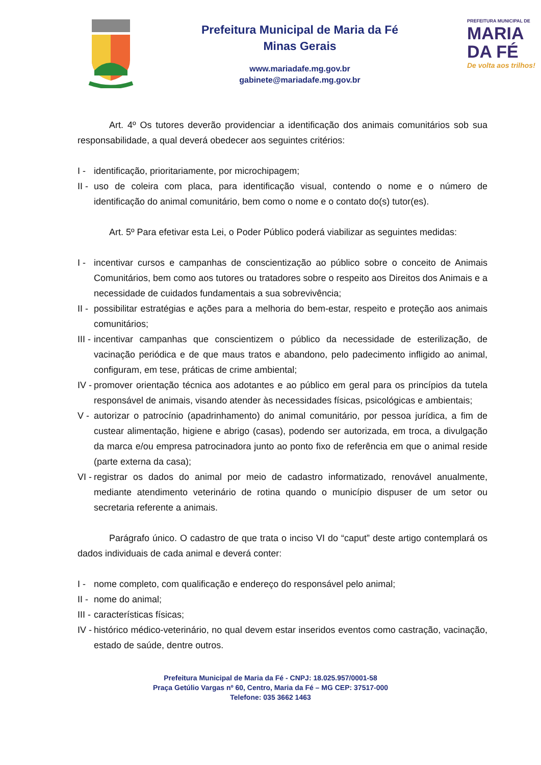Prefeitura Municipal de Maria da Fé
Minas Gerais
www.mariadafe.mg.gov.br
gabinete@mariadafe.mg.gov.br
PREFEITURA MUNICIPAL DE
MARIA
DA FÉ
De volta aos trilhos!
Art. 4º Os tutores deverão providenciar a identificação dos animais comunitários sob sua responsabilidade, a qual deverá obedecer aos seguintes critérios:
I - identificação, prioritariamente, por microchipagem;
II - uso de coleira com placa, para identificação visual, contendo o nome e o número de identificação do animal comunitário, bem como o nome e o contato do(s) tutor(es).
Art. 5º Para efetivar esta Lei, o Poder Público poderá viabilizar as seguintes medidas:
I - incentivar cursos e campanhas de conscientização ao público sobre o conceito de Animais Comunitários, bem como aos tutores ou tratadores sobre o respeito aos Direitos dos Animais e a necessidade de cuidados fundamentais a sua sobrevivência;
II - possibilitar estratégias e ações para a melhoria do bem-estar, respeito e proteção aos animais comunitários;
III - incentivar campanhas que conscientizem o público da necessidade de esterilização, de vacinação periódica e de que maus tratos e abandono, pelo padecimento infligido ao animal, configuram, em tese, práticas de crime ambiental;
IV - promover orientação técnica aos adotantes e ao público em geral para os princípios da tutela responsável de animais, visando atender às necessidades físicas, psicológicas e ambientais;
V - autorizar o patrocínio (apadrinhamento) do animal comunitário, por pessoa jurídica, a fim de custear alimentação, higiene e abrigo (casas), podendo ser autorizada, em troca, a divulgação da marca e/ou empresa patrocinadora junto ao ponto fixo de referência em que o animal reside (parte externa da casa);
VI - registrar os dados do animal por meio de cadastro informatizado, renovável anualmente, mediante atendimento veterinário de rotina quando o município dispuser de um setor ou secretaria referente a animais.
Parágrafo único. O cadastro de que trata o inciso VI do “caput” deste artigo contemplará os dados individuais de cada animal e deverá conter:
I - nome completo, com qualificação e endereço do responsável pelo animal;
II - nome do animal;
III - características físicas;
IV - histórico médico-veterinário, no qual devem estar inseridos eventos como castração, vacinação, estado de saúde, dentre outros.
Prefeitura Municipal de Maria da Fé - CNPJ: 18.025.957/0001-58
Praça Getúlio Vargas nº 60, Centro, Maria da Fé – MG CEP: 37517-000
Telefone: 035 3662 1463